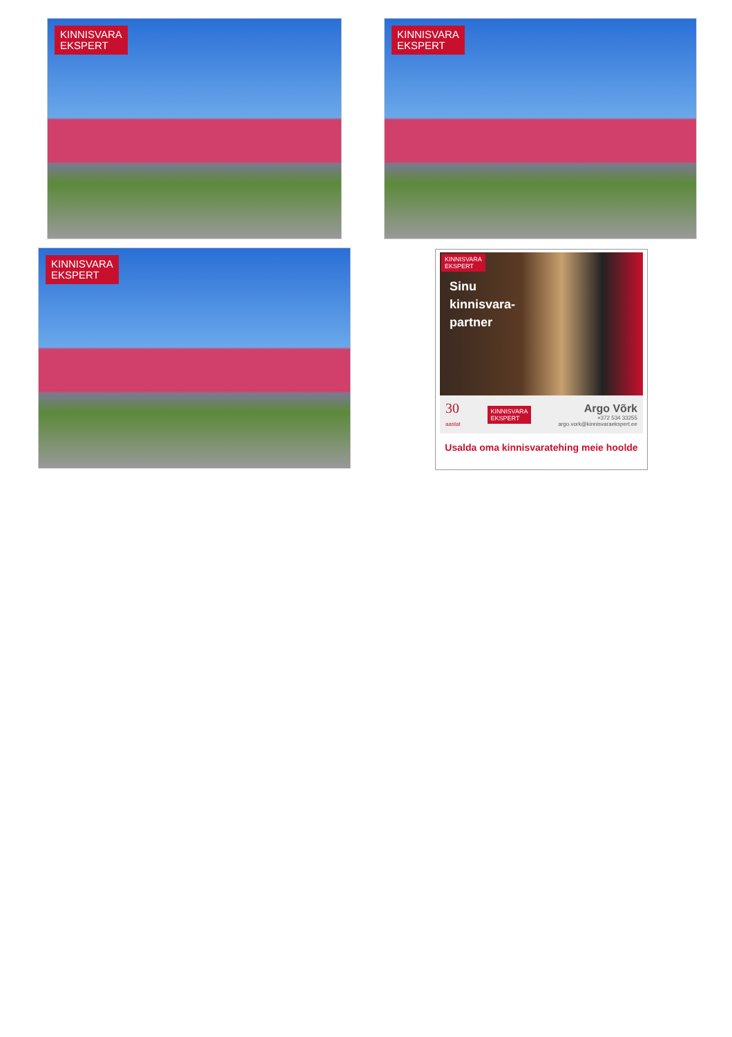KINNISVARA
EKSPERT
KINNISVARA
EKSPERT
KINNISVARA
EKSPERT
KINNISVARA
EKSPERT
Sinu
kinnisvara-
partner
30
aastat
KINNISVARA
EKSPERT
Argo Võrk
+372 534 33255
argo.vork@kinnisvaraekspert.ee
Usalda oma kinnisvaratehing meie hoolde